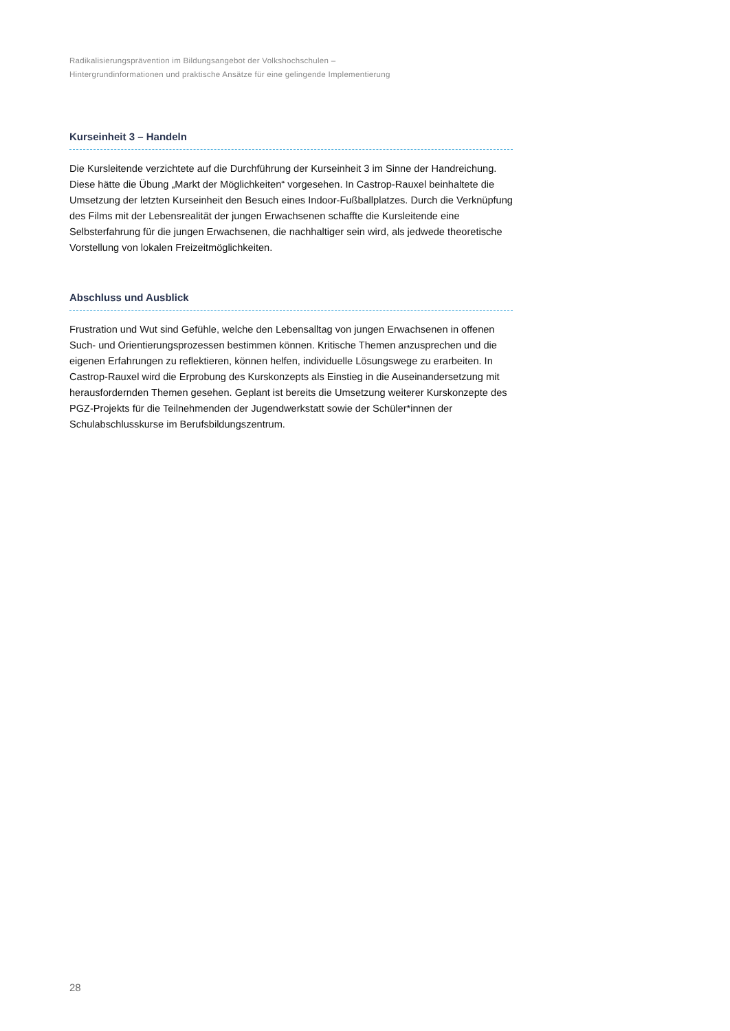Radikalisierungsprävention im Bildungsangebot der Volkshochschulen –
Hintergrundinformationen und praktische Ansätze für eine gelingende Implementierung
Kurseinheit 3 – Handeln
Die Kursleitende verzichtete auf die Durchführung der Kurseinheit 3 im Sinne der Hand­reichung. Diese hätte die Übung „Markt der Möglichkeiten“ vorgesehen. In Castrop-Rauxel beinhaltete die Umsetzung der letzten Kurseinheit den Besuch eines Indoor-Fußballplatzes. Durch die Verknüpfung des Films mit der Lebensrealität der jungen Erwachsenen schaffte die Kursleitende eine Selbsterfahrung für die jungen Erwachsenen, die nachhaltiger sein wird, als jedwede theoretische Vorstellung von lokalen Freizeitmöglichkeiten.
Abschluss und Ausblick
Frustration und Wut sind Gefühle, welche den Lebensalltag von jungen Erwachsenen in offenen Such- und Orientierungsprozessen bestimmen können. Kritische Themen anzu­sprechen und die eigenen Erfahrungen zu reflektieren, können helfen, individuelle Lösungs­wege zu erarbeiten. In Castrop-Rauxel wird die Erprobung des Kurskonzepts als Einstieg in die Auseinandersetzung mit herausfordernden Themen gesehen. Geplant ist bereits die Umsetzung weiterer Kurskonzepte des PGZ-Projekts für die Teilnehmenden der Jugend­werkstatt sowie der Schüler*innen der Schulabschlusskurse im Berufsbildungszentrum.
28